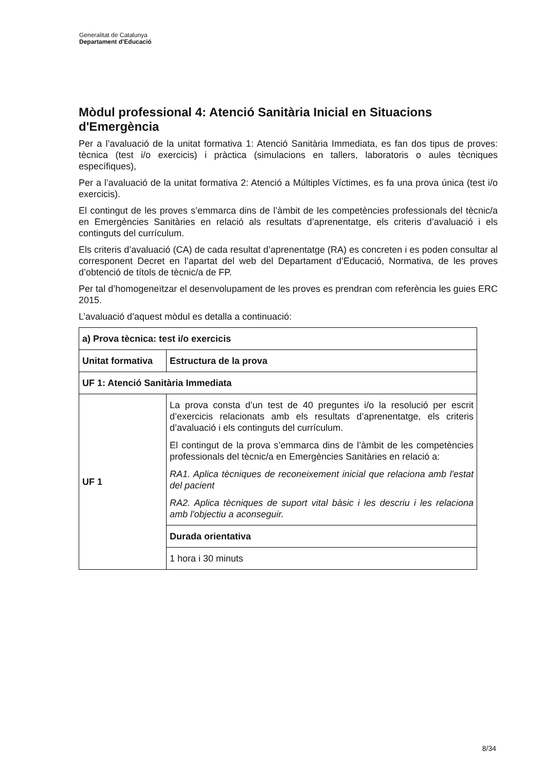Generalitat de Catalunya
Departament d’Educació
Mòdul professional 4: Atenció Sanitària Inicial en Situacions d'Emergència
Per a l’avaluació de la unitat formativa 1: Atenció Sanitària Immediata, es fan dos tipus de proves: tècnica (test i/o exercicis) i pràctica (simulacions en tallers, laboratoris o aules tècniques específiques),
Per a l’avaluació de la unitat formativa 2: Atenció a Múltiples Víctimes, es fa una prova única (test i/o exercicis).
El contingut de les proves s’emmarca dins de l’àmbit de les competències professionals del tècnic/a en Emergències Sanitàries en relació als resultats d’aprenentatge, els criteris d’avaluació i els continguts del currículum.
Els criteris d’avaluació (CA) de cada resultat d’aprenentatge (RA) es concreten i es poden consultar al corresponent Decret en l’apartat del web del Departament d’Educació, Normativa, de les proves d’obtenció de títols de tècnic/a de FP.
Per tal d’homogeneïtzar el desenvolupament de les proves es prendran com referència les guies ERC 2015.
L’avaluació d’aquest mòdul es detalla a continuació:
| a) Prova tècnica: test i/o exercicis | |
| Unitat formativa | Estructura de la prova |
| UF 1: Atenció Sanitària Immediata | |
| UF 1 | La prova consta d’un test de 40 preguntes i/o la resolució per escrit d’exercicis relacionats amb els resultats d’aprenentatge, els criteris d’avaluació i els continguts del currículum. El contingut de la prova s’emmarca dins de l’àmbit de les competències professionals del tècnic/a en Emergències Sanitàries en relació a: RA1. Aplica tècniques de reconeixement inicial que relaciona amb l'estat del pacient RA2. Aplica tècniques de suport vital bàsic i les descriu i les relaciona amb l'objectiu a aconseguir. |
| | Durada orientativa |
| | 1 hora i 30 minuts |
8/34